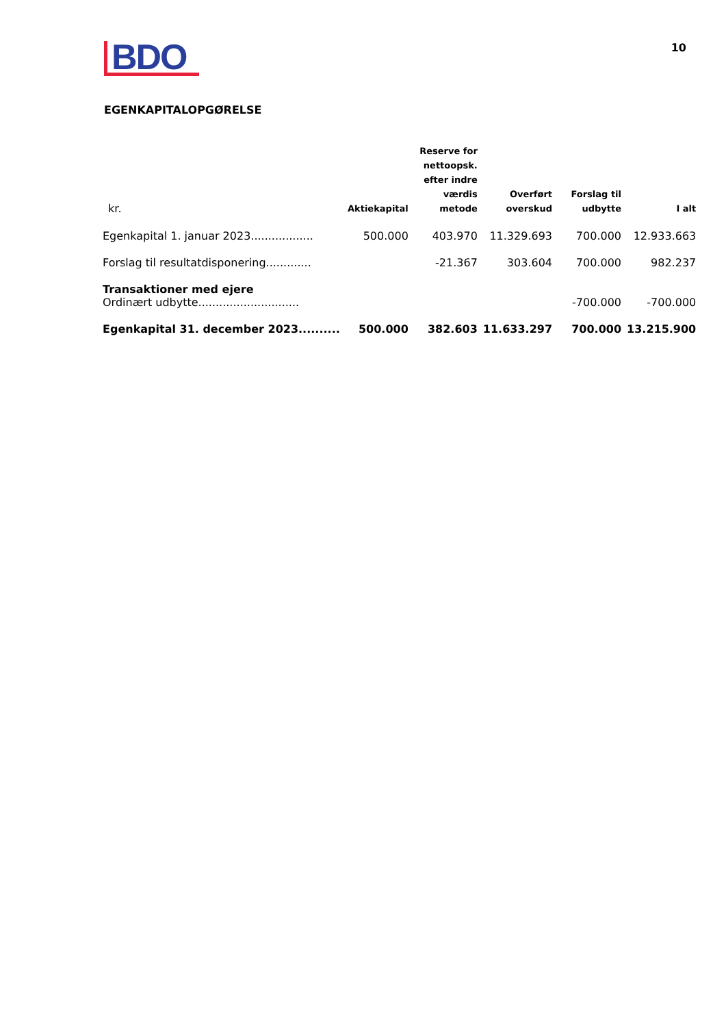BDO
10
EGENKAPITALOPGØRELSE
| kr. | Aktiekapital | Reserve for nettoopsk. efter indre værdis metode | Overført overskud | Forslag til udbytte | I alt |
| --- | --- | --- | --- | --- | --- |
| Egenkapital 1. januar 2023.................. | 500.000 | 403.970 | 11.329.693 | 700.000 | 12.933.663 |
| Forslag til resultatdisponering............. | | -21.367 | 303.604 | 700.000 | 982.237 |
| Transaktioner med ejere | | | | | |
| Ordinært udbytte............................. | | | | -700.000 | -700.000 |
| Egenkapital 31. december 2023.......... | 500.000 | 382.603 | 11.633.297 | 700.000 | 13.215.900 |